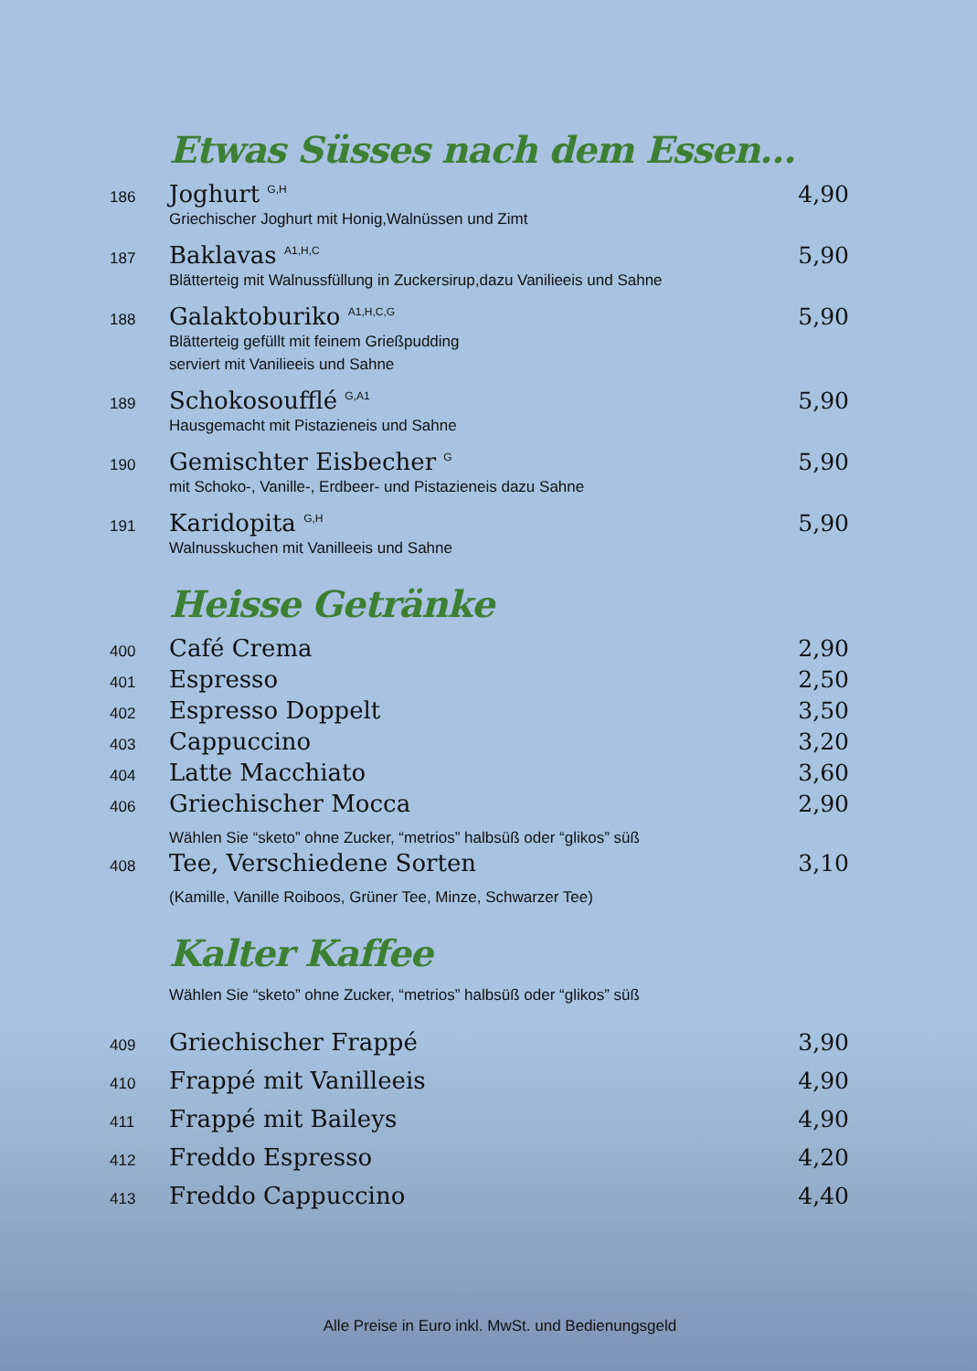Etwas Süsses nach dem Essen…
186 Joghurt <sup>G,H</sup> 4,90
Griechischer Joghurt mit Honig,Walnüssen und Zimt
187 Baklavas <sup>A1,H,C</sup> 5,90
Blätterteig mit Walnussfüllung in Zuckersirup,dazu Vanilieeis und Sahne
188 Galaktoburiko <sup>A1,H,C,G</sup> 5,90
Blätterteig gefüllt mit feinem Grießpudding
serviert mit Vanilieeis und Sahne
189 Schokosoufflé <sup>G,A1</sup> 5,90
Hausgemacht mit Pistazieneis und Sahne
190 Gemischter Eisbecher <sup>G</sup> 5,90
mit Schoko-, Vanille-, Erdbeer- und Pistazieneis dazu Sahne
191 Karidopita <sup>G,H</sup> 5,90
Walnusskuchen mit Vanilleeis und Sahne
Heisse Getränke
400 Café Crema 2,90
401 Espresso 2,50
402 Espresso Doppelt 3,50
403 Cappuccino 3,20
404 Latte Macchiato 3,60
406 Griechischer Mocca 2,90
Wählen Sie “sketo” ohne Zucker, “metrios” halbsüß oder “glikos” süß
408 Tee, Verschiedene Sorten 3,10
(Kamille, Vanille Roiboos, Grüner Tee, Minze, Schwarzer Tee)
Kalter Kaffee
Wählen Sie “sketo” ohne Zucker, “metrios” halbsüß oder “glikos” süß
409 Griechischer Frappé 3,90
410 Frappé mit Vanilleeis 4,90
411 Frappé mit Baileys 4,90
412 Freddo Espresso 4,20
413 Freddo Cappuccino 4,40
Alle Preise in Euro inkl. MwSt. und Bedienungsgeld